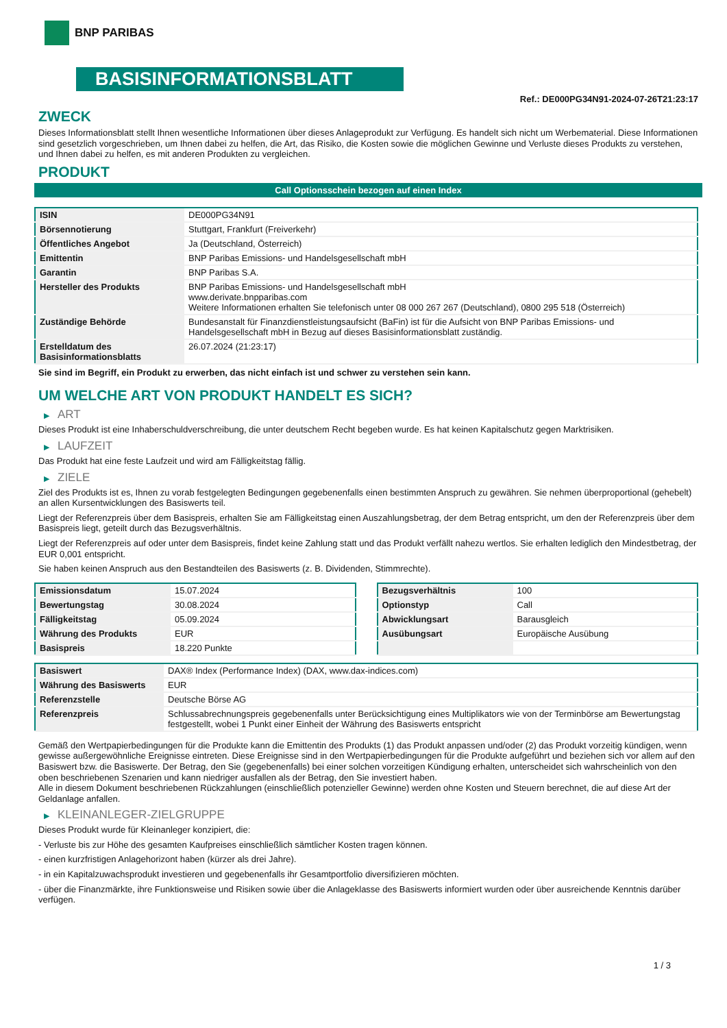BNP PARIBAS
BASISINFORMATIONSBLATT
Ref.: DE000PG34N91-2024-07-26T21:23:17
ZWECK
Dieses Informationsblatt stellt Ihnen wesentliche Informationen über dieses Anlageprodukt zur Verfügung. Es handelt sich nicht um Werbematerial. Diese Informationen sind gesetzlich vorgeschrieben, um Ihnen dabei zu helfen, die Art, das Risiko, die Kosten sowie die möglichen Gewinne und Verluste dieses Produkts zu verstehen, und Ihnen dabei zu helfen, es mit anderen Produkten zu vergleichen.
PRODUKT
Call Optionsschein bezogen auf einen Index
| ISIN | DE000PG34N91 |
| Börsennotierung | Stuttgart, Frankfurt (Freiverkehr) |
| Öffentliches Angebot | Ja (Deutschland, Österreich) |
| Emittentin | BNP Paribas Emissions- und Handelsgesellschaft mbH |
| Garantin | BNP Paribas S.A. |
| Hersteller des Produkts | BNP Paribas Emissions- und Handelsgesellschaft mbH www.derivate.bnpparibas.com Weitere Informationen erhalten Sie telefonisch unter 08 000 267 267 (Deutschland), 0800 295 518 (Österreich) |
| Zuständige Behörde | Bundesanstalt für Finanzdienstleistungsaufsicht (BaFin) ist für die Aufsicht von BNP Paribas Emissions- und Handelsgesellschaft mbH in Bezug auf dieses Basisinformationsblatt zuständig. |
| Erstelldatum des Basisinformationsblatts | 26.07.2024 (21:23:17) |
Sie sind im Begriff, ein Produkt zu erwerben, das nicht einfach ist und schwer zu verstehen sein kann.
UM WELCHE ART VON PRODUKT HANDELT ES SICH?
▶ ART
Dieses Produkt ist eine Inhaberschuldverschreibung, die unter deutschem Recht begeben wurde. Es hat keinen Kapitalschutz gegen Marktrisiken.
▶ LAUFZEIT
Das Produkt hat eine feste Laufzeit und wird am Fälligkeitstag fällig.
▶ ZIELE
Ziel des Produkts ist es, Ihnen zu vorab festgelegten Bedingungen gegebenenfalls einen bestimmten Anspruch zu gewähren. Sie nehmen überproportional (gehebelt) an allen Kursentwicklungen des Basiswerts teil.
Liegt der Referenzpreis über dem Basispreis, erhalten Sie am Fälligkeitstag einen Auszahlungsbetrag, der dem Betrag entspricht, um den der Referenzpreis über dem Basispreis liegt, geteilt durch das Bezugsverhältnis.
Liegt der Referenzpreis auf oder unter dem Basispreis, findet keine Zahlung statt und das Produkt verfällt nahezu wertlos. Sie erhalten lediglich den Mindestbetrag, der EUR 0,001 entspricht.
Sie haben keinen Anspruch aus den Bestandteilen des Basiswerts (z. B. Dividenden, Stimmrechte).
| Emissionsdatum | 15.07.2024 |
| Bewertungstag | 30.08.2024 |
| Fälligkeitstag | 05.09.2024 |
| Währung des Produkts | EUR |
| Basispreis | 18.220 Punkte |
| Bezugsverhältnis | 100 |
| Optionstyp | Call |
| Abwicklungsart | Barausgleich |
| Ausübungsart | Europäische Ausübung |
| Basiswert | DAX® Index (Performance Index) (DAX, www.dax-indices.com) |
| Währung des Basiswerts | EUR |
| Referenzstelle | Deutsche Börse AG |
| Referenzpreis | Schlussabrechnungspreis gegebenenfalls unter Berücksichtigung eines Multiplikators wie von der Terminbörse am Bewertungstag festgestellt, wobei 1 Punkt einer Einheit der Währung des Basiswerts entspricht |
Gemäß den Wertpapierbedingungen für die Produkte kann die Emittentin des Produkts (1) das Produkt anpassen und/oder (2) das Produkt vorzeitig kündigen, wenn gewisse außergewöhnliche Ereignisse eintreten. Diese Ereignisse sind in den Wertpapierbedingungen für die Produkte aufgeführt und beziehen sich vor allem auf den Basiswert bzw. die Basiswerte. Der Betrag, den Sie (gegebenenfalls) bei einer solchen vorzeitigen Kündigung erhalten, unterscheidet sich wahrscheinlich von den oben beschriebenen Szenarien und kann niedriger ausfallen als der Betrag, den Sie investiert haben.
Alle in diesem Dokument beschriebenen Rückzahlungen (einschließlich potenzieller Gewinne) werden ohne Kosten und Steuern berechnet, die auf diese Art der Geldanlage anfallen.
▶ KLEINANLEGER-ZIELGRUPPE
Dieses Produkt wurde für Kleinanleger konzipiert, die:
- Verluste bis zur Höhe des gesamten Kaufpreises einschließlich sämtlicher Kosten tragen können.
- einen kurzfristigen Anlagehorizont haben (kürzer als drei Jahre).
- in ein Kapitalzuwachsprodukt investieren und gegebenenfalls ihr Gesamtportfolio diversifizieren möchten.
- über die Finanzmärkte, ihre Funktionsweise und Risiken sowie über die Anlageklasse des Basiswerts informiert wurden oder über ausreichende Kenntnis darüber verfügen.
1 / 3